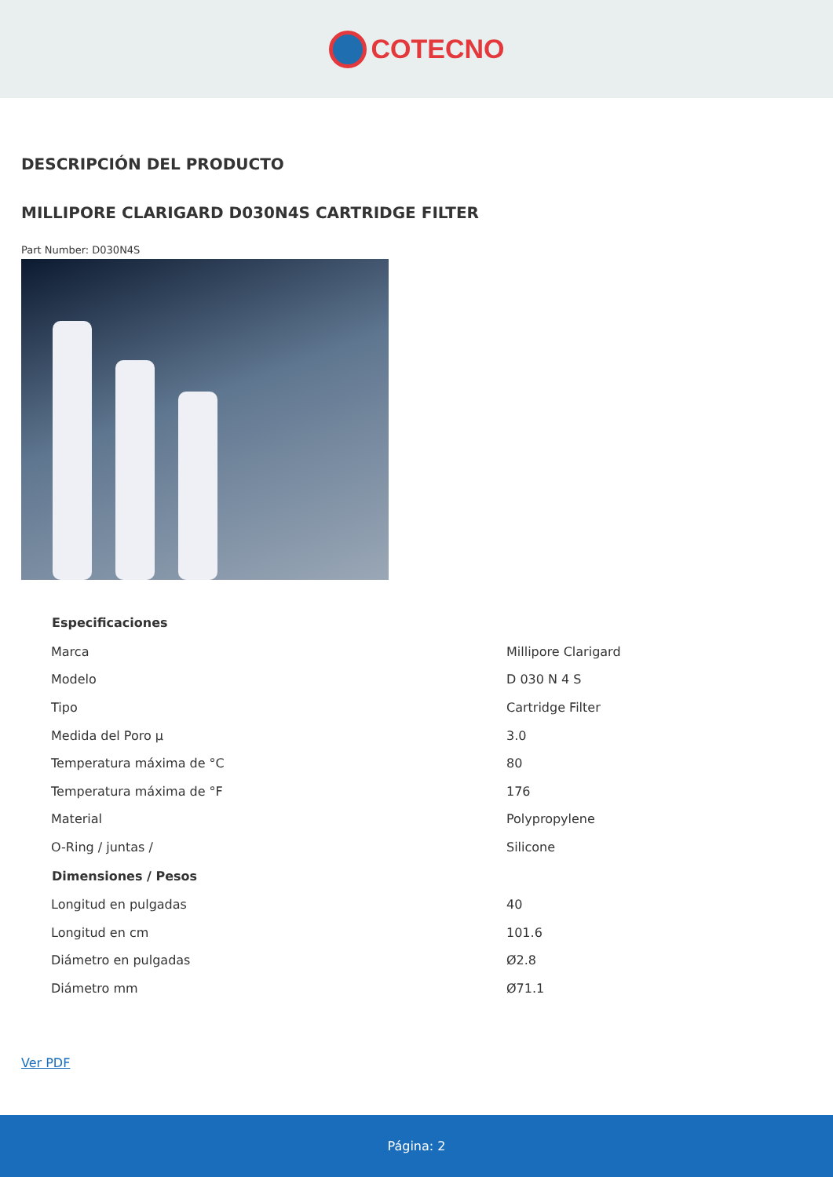COTECNO
DESCRIPCIÓN DEL PRODUCTO
MILLIPORE CLARIGARD D030N4S CARTRIDGE FILTER
Part Number: D030N4S
| Especificaciones | |
| --- | --- |
| Marca | Millipore Clarigard |
| Modelo | D 030 N 4 S |
| Tipo | Cartridge Filter |
| Medida del Poro µ | 3.0 |
| Temperatura máxima de °C | 80 |
| Temperatura máxima de °F | 176 |
| Material | Polypropylene |
| O-Ring / juntas / | Silicone |
| Dimensiones / Pesos | |
| Longitud en pulgadas | 40 |
| Longitud en cm | 101.6 |
| Diámetro en pulgadas | Ø2.8 |
| Diámetro mm | Ø71.1 |
Ver PDF
Página: 2